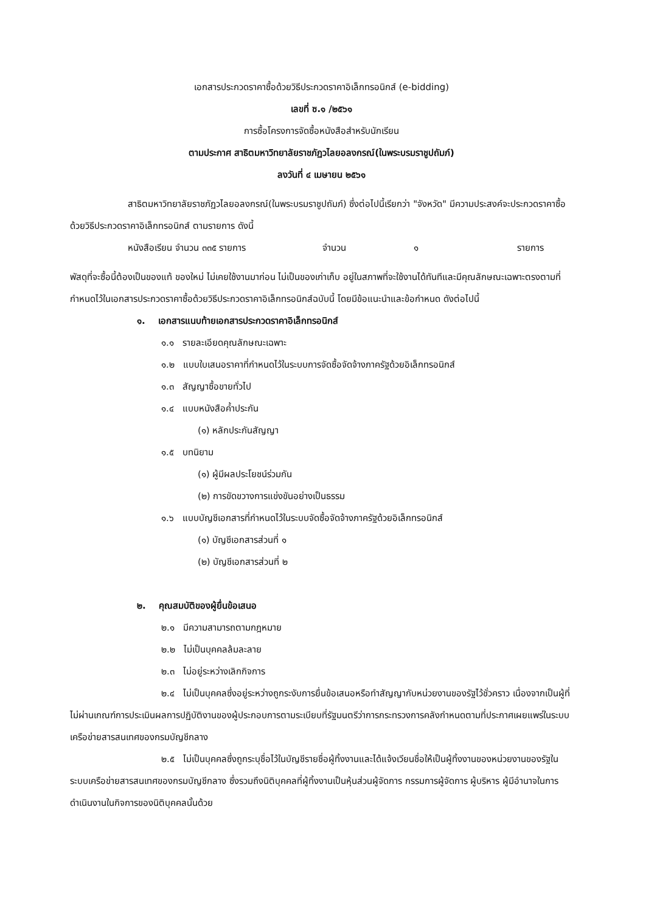เอกสารประกวดราคาซื้อด้วยวิธีประกวดราคาอิเล็กทรอนิกส์ (e-bidding)
เลขที่ ซ.๑ /๒๕๖๑
การซื้อโครงการจัดซื้อหนังสือสำหรับนักเรียน
ตามประกาศ สาธิตมหาวิทยาลัยราชภัฏวไลยอลงกรณ์(ในพระบรมราชูปถัมภ์)
ลงวันที่ ๔ เมษายน ๒๕๖๑
สาธิตมหาวิทยาลัยราชภัฏวไลยอลงกรณ์(ในพระบรมราชูปถัมภ์) ซึ่งต่อไปนี้เรียกว่า "จังหวัด" มีความประสงค์จะประกวดราคาซื้อด้วยวิธีประกวดราคาอิเล็กทรอนิกส์ ตามรายการ ดังนี้
หนังสือเรียน จำนวน ๓๓๕ รายการ จำนวน ๑ รายการ
พัสดุที่จะซื้อนี้ต้องเป็นของแท้ ของใหม่ ไม่เคยใช้งานมาก่อน ไม่เป็นของเก่าเก็บ อยู่ในสภาพที่จะใช้งานได้ทันทีและมีคุณลักษณะเฉพาะตรงตามที่กำหนดไว้ในเอกสารประกวดราคาซื้อด้วยวิธีประกวดราคาอิเล็กทรอนิกส์ฉบับนี้ โดยมีข้อแนะนำและข้อกำหนด ดังต่อไปนี้
๑. เอกสารแนบท้ายเอกสารประกวดราคาอิเล็กทรอนิกส์
๑.๑ รายละเอียดคุณลักษณะเฉพาะ
๑.๒ แบบใบเสนอราคาที่กำหนดไว้ในระบบการจัดซื้อจัดจ้างภาครัฐด้วยอิเล็กทรอนิกส์
๑.๓ สัญญาซื้อขายทั่วไป
๑.๔ แบบหนังสือค้ำประกัน
(๑) หลักประกันสัญญา
๑.๕ บทนิยาม
(๑) ผู้มีผลประโยชน์ร่วมกัน
(๒) การขัดขวางการแข่งขันอย่างเป็นธรรม
๑.๖ แบบบัญชีเอกสารที่กำหนดไว้ในระบบจัดซื้อจัดจ้างภาครัฐด้วยอิเล็กทรอนิกส์
(๑) บัญชีเอกสารส่วนที่ ๑
(๒) บัญชีเอกสารส่วนที่ ๒
๒. คุณสมบัติของผู้ยื่นข้อเสนอ
๒.๑ มีความสามารถตามกฎหมาย
๒.๒ ไม่เป็นบุคคลล้มละลาย
๒.๓ ไม่อยู่ระหว่างเลิกกิจการ
๒.๔ ไม่เป็นบุคคลซึ่งอยู่ระหว่างถูกระงับการยื่นข้อเสนอหรือทำสัญญากับหน่วยงานของรัฐไว้ชั่วคราว เนื่องจากเป็นผู้ที่ไม่ผ่านเกณฑ์การประเมินผลการปฏิบัติงานของผู้ประกอบการตามระเบียบที่รัฐมนตรีว่าการกระทรวงการคลังกำหนดตามที่ประกาศเผยแพร่ในระบบเครือข่ายสารสนเทศของกรมบัญชีกลาง
๒.๕ ไม่เป็นบุคคลซึ่งถูกระบุชื่อไว้ในบัญชีรายชื่อผู้ทิ้งงานและได้แจ้งเวียนชื่อให้เป็นผู้ทิ้งงานของหน่วยงานของรัฐในระบบเครือข่ายสารสนเทศของกรมบัญชีกลาง ซึ่งรวมถึงนิติบุคคลที่ผู้ทิ้งงานเป็นหุ้นส่วนผู้จัดการ กรรมการผู้จัดการ ผู้บริหาร ผู้มีอำนาจในการดำเนินงานในกิจการของนิติบุคคลนั้นด้วย